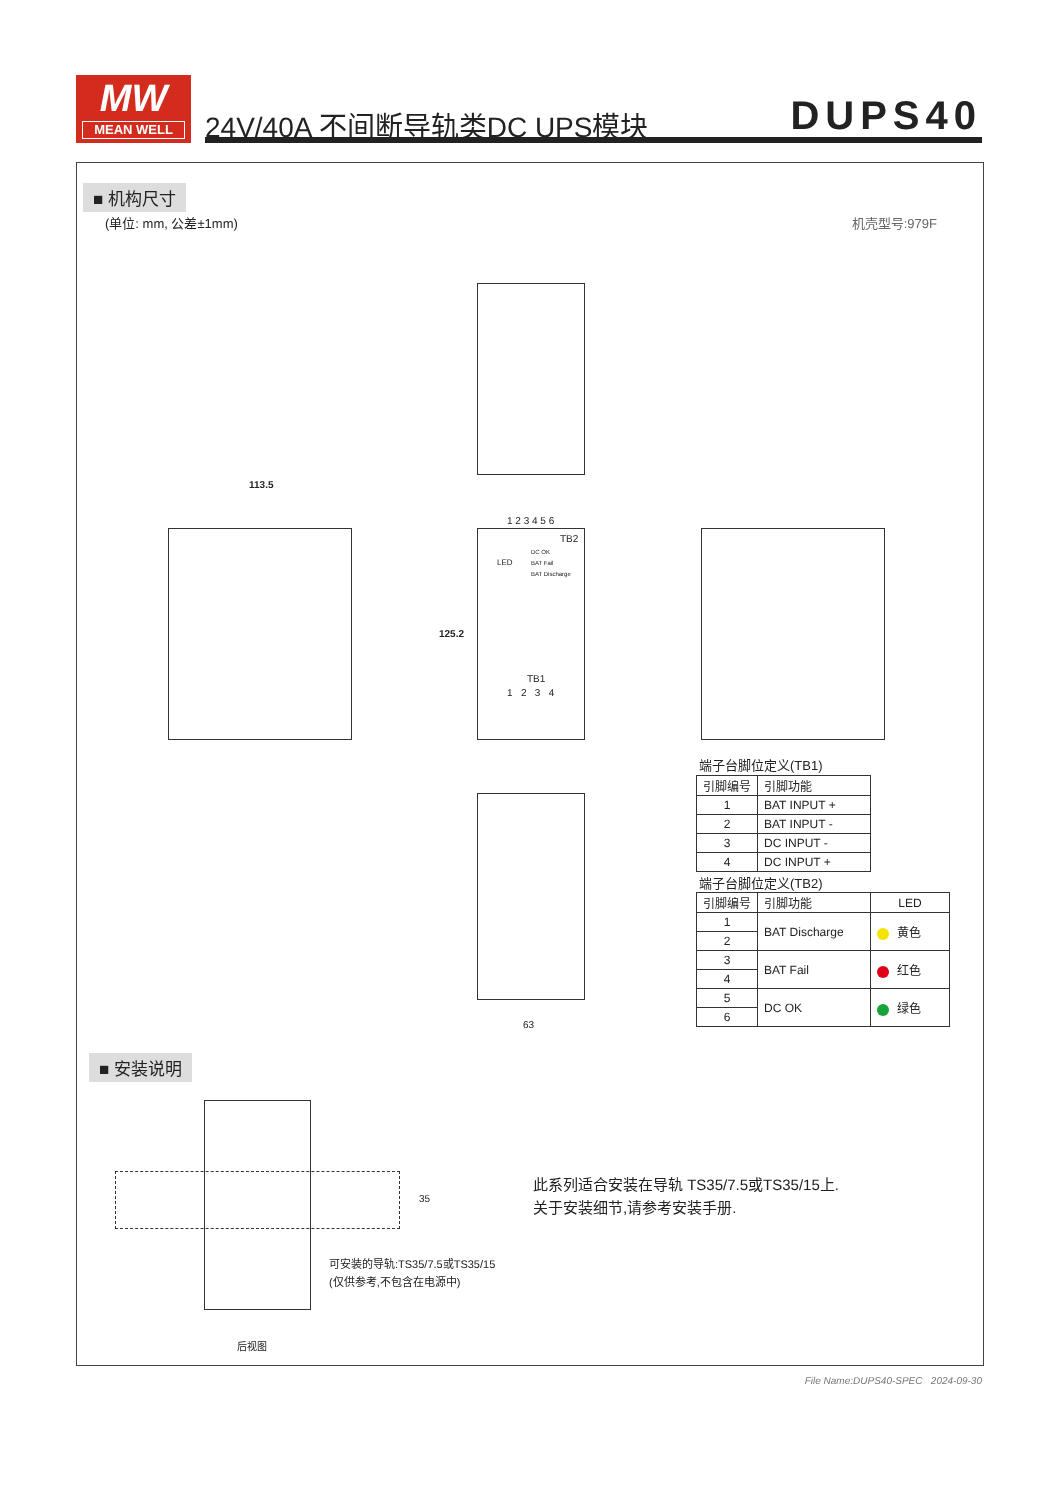MW
MEAN WELL
24V/40A 不间断导轨类DC UPS模块 DUPS40
■ 机构尺寸
(单位: mm, 公差±1mm) 机壳型号:979F
113.5
1 2 3 4 5 6
TB2
LED
DC OK
BAT Fail
BAT Discharge
125.2
TB1
1 2 3 4
63
端子台脚位定义(TB1)
| 引脚编号 | 引脚功能 |
| --- | --- |
| 1 | BAT INPUT + |
| 2 | BAT INPUT - |
| 3 | DC INPUT - |
| 4 | DC INPUT + |
端子台脚位定义(TB2)
| 引脚编号 | 引脚功能 | LED |
| --- | --- | --- |
| 1 | BAT Discharge | 黄色 |
| 2 | | |
| 3 | BAT Fail | 红色 |
| 4 | | |
| 5 | DC OK | 绿色 |
| 6 | | |
■ 安装说明
35
可安装的导轨:TS35/7.5或TS35/15
(仅供参考,不包含在电源中)
后视图
此系列适合安装在导轨 TS35/7.5或TS35/15上.
关于安装细节,请参考安装手册.
File Name:DUPS40-SPEC 2024-09-30